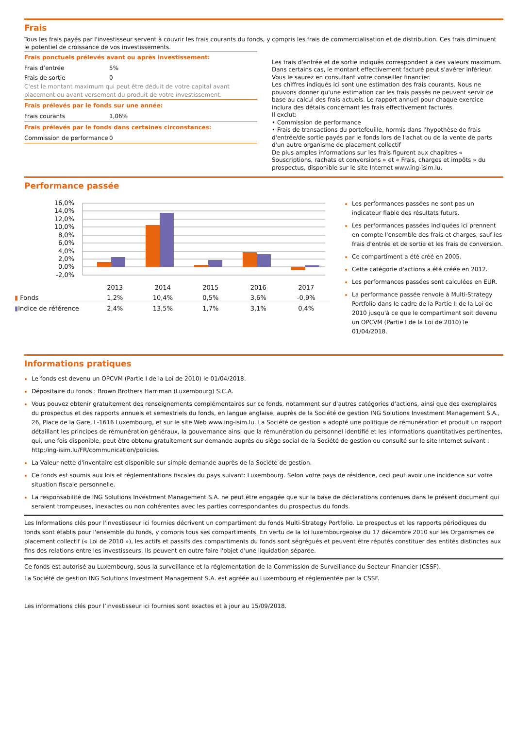Frais
Tous les frais payés par l'investisseur servent à couvrir les frais courants du fonds, y compris les frais de commercialisation et de distribution. Ces frais diminuent le potentiel de croissance de vos investissements.
Frais ponctuels prélevés avant ou après investissement:
Frais d’entrée 5%
Frais de sortie 0
C'est le montant maximum qui peut être déduit de votre capital avant placement ou avant versement du produit de votre investissement.
Frais prélevés par le fonds sur une année:
Frais courants 1,06%
Frais prélevés par le fonds dans certaines circonstances:
Commission de performance 0
Les frais d'entrée et de sortie indiqués correspondent à des valeurs maximum. Dans certains cas, le montant effectivement facturé peut s'avérer inférieur. Vous le saurez en consultant votre conseiller financier.
Les chiffres indiqués ici sont une estimation des frais courants. Nous ne pouvons donner qu'une estimation car les frais passés ne peuvent servir de base au calcul des frais actuels. Le rapport annuel pour chaque exercice inclura des détails concernant les frais effectivement facturés.
Il exclut:
• Commission de performance
• Frais de transactions du portefeuille, hormis dans l'hypothèse de frais d'entrée/de sortie payés par le fonds lors de l'achat ou de la vente de parts d'un autre organisme de placement collectif
De plus amples informations sur les frais figurent aux chapitres « Souscriptions, rachats et conversions » et « Frais, charges et impôts » du prospectus, disponible sur le site Internet www.ing-isim.lu.
Performance passée
16,0%
14,0%
12,0%
10,0%
8,0%
6,0%
4,0%
2,0%
0,0%
-2,0%
| | 2013 | 2014 | 2015 | 2016 | 2017 |
| ▮ Fonds | 1,2% | 10,4% | 0,5% | 3,6% | -0,9% |
| ▮ Indice de référence | 2,4% | 13,5% | 1,7% | 3,1% | 0,4% |
Les performances passées ne sont pas un indicateur fiable des résultats futurs.
Les performances passées indiquées ici prennent en compte l'ensemble des frais et charges, sauf les frais d'entrée et de sortie et les frais de conversion.
Ce compartiment a été créé en 2005.
Cette catégorie d'actions a été créée en 2012.
Les performances passées sont calculées en EUR.
La performance passée renvoie à Multi-Strategy Portfolio dans le cadre de la Partie II de la Loi de 2010 jusqu'à ce que le compartiment soit devenu un OPCVM (Partie I de la Loi de 2010) le 01/04/2018.
Informations pratiques
Le fonds est devenu un OPCVM (Partie I de la Loi de 2010) le 01/04/2018.
Dépositaire du fonds : Brown Brothers Harriman (Luxembourg) S.C.A.
Vous pouvez obtenir gratuitement des renseignements complémentaires sur ce fonds, notamment sur d'autres catégories d’actions, ainsi que des exemplaires du prospectus et des rapports annuels et semestriels du fonds, en langue anglaise, auprès de la Société de gestion ING Solutions Investment Management S.A., 26, Place de la Gare, L-1616 Luxembourg, et sur le site Web www.ing-isim.lu. La Société de gestion a adopté une politique de rémunération et produit un rapport détaillant les principes de rémunération généraux, la gouvernance ainsi que la rémunération du personnel identifié et les informations quantitatives pertinentes, qui, une fois disponible, peut être obtenu gratuitement sur demande auprès du siège social de la Société de gestion ou consulté sur le site Internet suivant : http:/ing-isim.lu/FR/communication/policies.
La Valeur nette d'inventaire est disponible sur simple demande auprès de la Société de gestion.
Ce fonds est soumis aux lois et réglementations fiscales du pays suivant: Luxembourg. Selon votre pays de résidence, ceci peut avoir une incidence sur votre situation fiscale personnelle.
La responsabilité de ING Solutions Investment Management S.A. ne peut être engagée que sur la base de déclarations contenues dans le présent document qui seraient trompeuses, inexactes ou non cohérentes avec les parties correspondantes du prospectus du fonds.
Les Informations clés pour l'investisseur ici fournies décrivent un compartiment du fonds Multi-Strategy Portfolio. Le prospectus et les rapports périodiques du fonds sont établis pour l'ensemble du fonds, y compris tous ses compartiments. En vertu de la loi luxembourgeoise du 17 décembre 2010 sur les Organismes de placement collectif (« Loi de 2010 »), les actifs et passifs des compartiments du fonds sont ségrégués et peuvent être réputés constituer des entités distinctes aux fins des relations entre les investisseurs. Ils peuvent en outre faire l'objet d'une liquidation séparée.
Ce fonds est autorisé au Luxembourg, sous la surveillance et la réglementation de la Commission de Surveillance du Secteur Financier (CSSF).
La Société de gestion ING Solutions Investment Management S.A. est agréée au Luxembourg et réglementée par la CSSF.
Les informations clés pour l’investisseur ici fournies sont exactes et à jour au 15/09/2018.